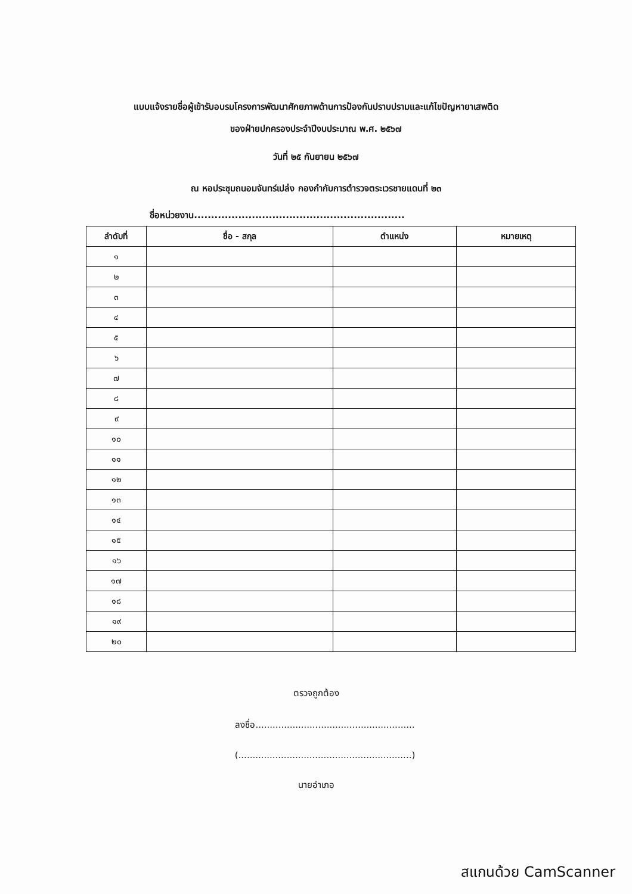แบบแจ้งรายชื่อผู้เข้ารับอบรมโครงการพัฒนาศักยภาพด้านการป้องกันปราบปรามและแก้ไขปัญหายาเสพติด
ของฝ่ายปกครองประจำปีงบประมาณ พ.ศ. ๒๕๖๗
วันที่ ๒๕ กันยายน ๒๕๖๗
ณ หอประชุมถนอมจันทร์เปล่ง กองกำกับการตำรวจตระเวรชายแดนที่ ๒๓
ชื่อหน่วยงาน..............................................................
| ลำดับที่ | ชื่อ - สกุล | ตำแหน่ง | หมายเหตุ |
| --- | --- | --- | --- |
| ๑ | | | |
| ๒ | | | |
| ๓ | | | |
| ๔ | | | |
| ๕ | | | |
| ๖ | | | |
| ๗ | | | |
| ๘ | | | |
| ๙ | | | |
| ๑๐ | | | |
| ๑๑ | | | |
| ๑๒ | | | |
| ๑๓ | | | |
| ๑๔ | | | |
| ๑๕ | | | |
| ๑๖ | | | |
| ๑๗ | | | |
| ๑๘ | | | |
| ๑๙ | | | |
| ๒๐ | | | |
ตรวจถูกต้อง
ลงชื่อ........................................................
(.............................................................)
นายอำเภอ
สแกนด้วย CamScanner